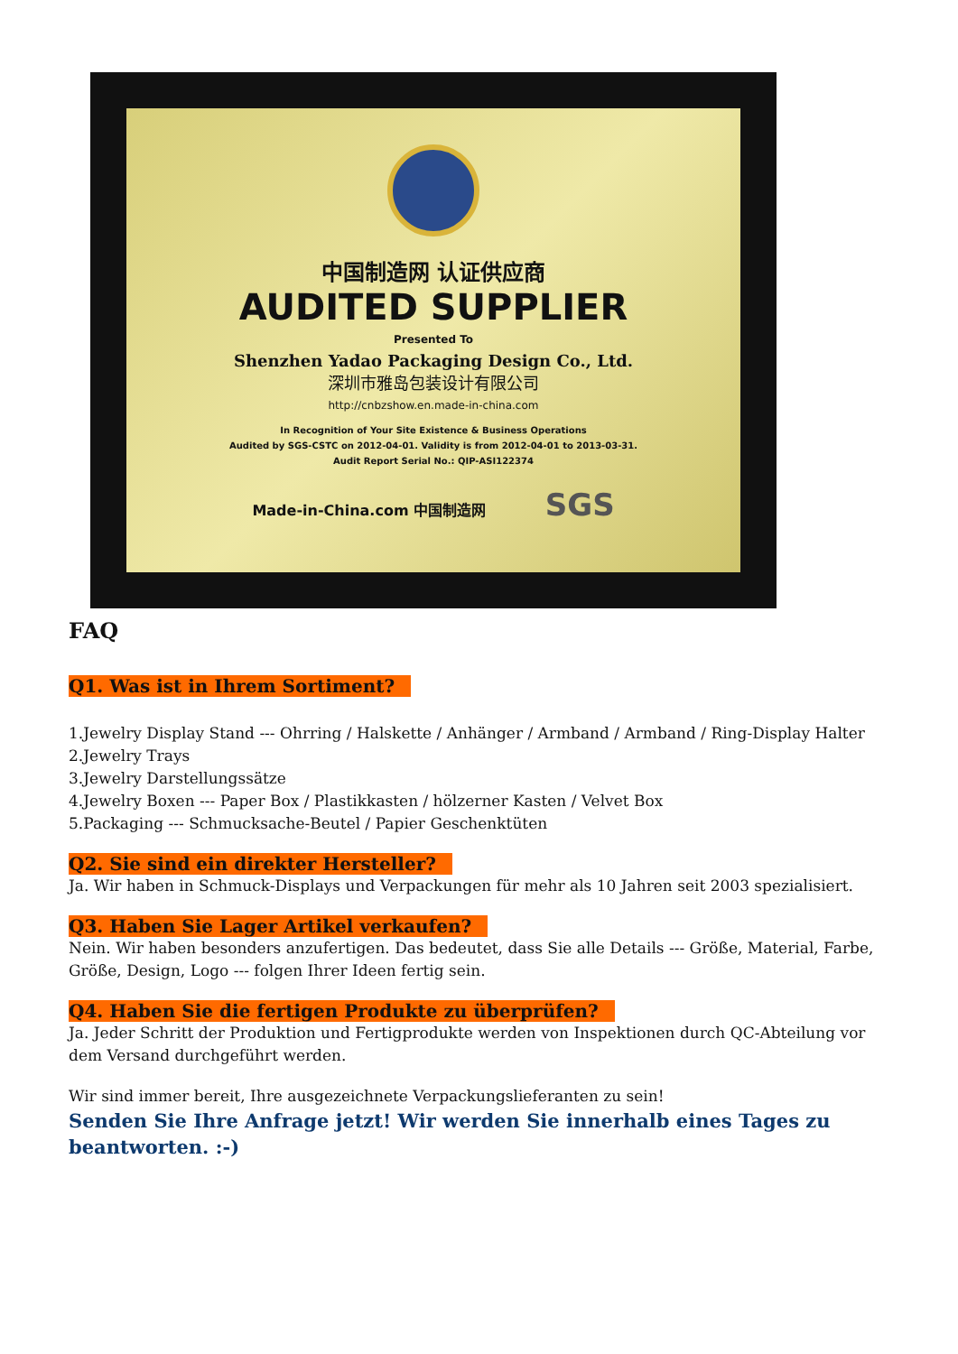中国制造网 认证供应商
AUDITED SUPPLIER
Presented To
Shenzhen Yadao Packaging Design Co., Ltd.
深圳市雅岛包装设计有限公司
http://cnbzshow.en.made-in-china.com
In Recognition of Your Site Existence & Business Operations
Audited by SGS-CSTC on 2012-04-01. Validity is from 2012-04-01 to 2013-03-31.
Audit Report Serial No.: QIP-ASI122374
Made-in-China.com 中国制造网 SGS
FAQ
Q1. Was ist in Ihrem Sortiment?
1.Jewelry Display Stand --- Ohrring / Halskette / Anhänger / Armband / Armband / Ring-Display Halter
2.Jewelry Trays
3.Jewelry Darstellungssätze
4.Jewelry Boxen --- Paper Box / Plastikkasten / hölzerner Kasten / Velvet Box
5.Packaging --- Schmucksache-Beutel / Papier Geschenktüten
Q2. Sie sind ein direkter Hersteller?
Ja. Wir haben in Schmuck-Displays und Verpackungen für mehr als 10 Jahren seit 2003 spezialisiert.
Q3. Haben Sie Lager Artikel verkaufen?
Nein. Wir haben besonders anzufertigen. Das bedeutet, dass Sie alle Details --- Größe, Material, Farbe, Größe, Design, Logo --- folgen Ihrer Ideen fertig sein.
Q4. Haben Sie die fertigen Produkte zu überprüfen?
Ja. Jeder Schritt der Produktion und Fertigprodukte werden von Inspektionen durch QC-Abteilung vor dem Versand durchgeführt werden.
Wir sind immer bereit, Ihre ausgezeichnete Verpackungslieferanten zu sein!
Senden Sie Ihre Anfrage jetzt! Wir werden Sie innerhalb eines Tages zu beantworten. :-)